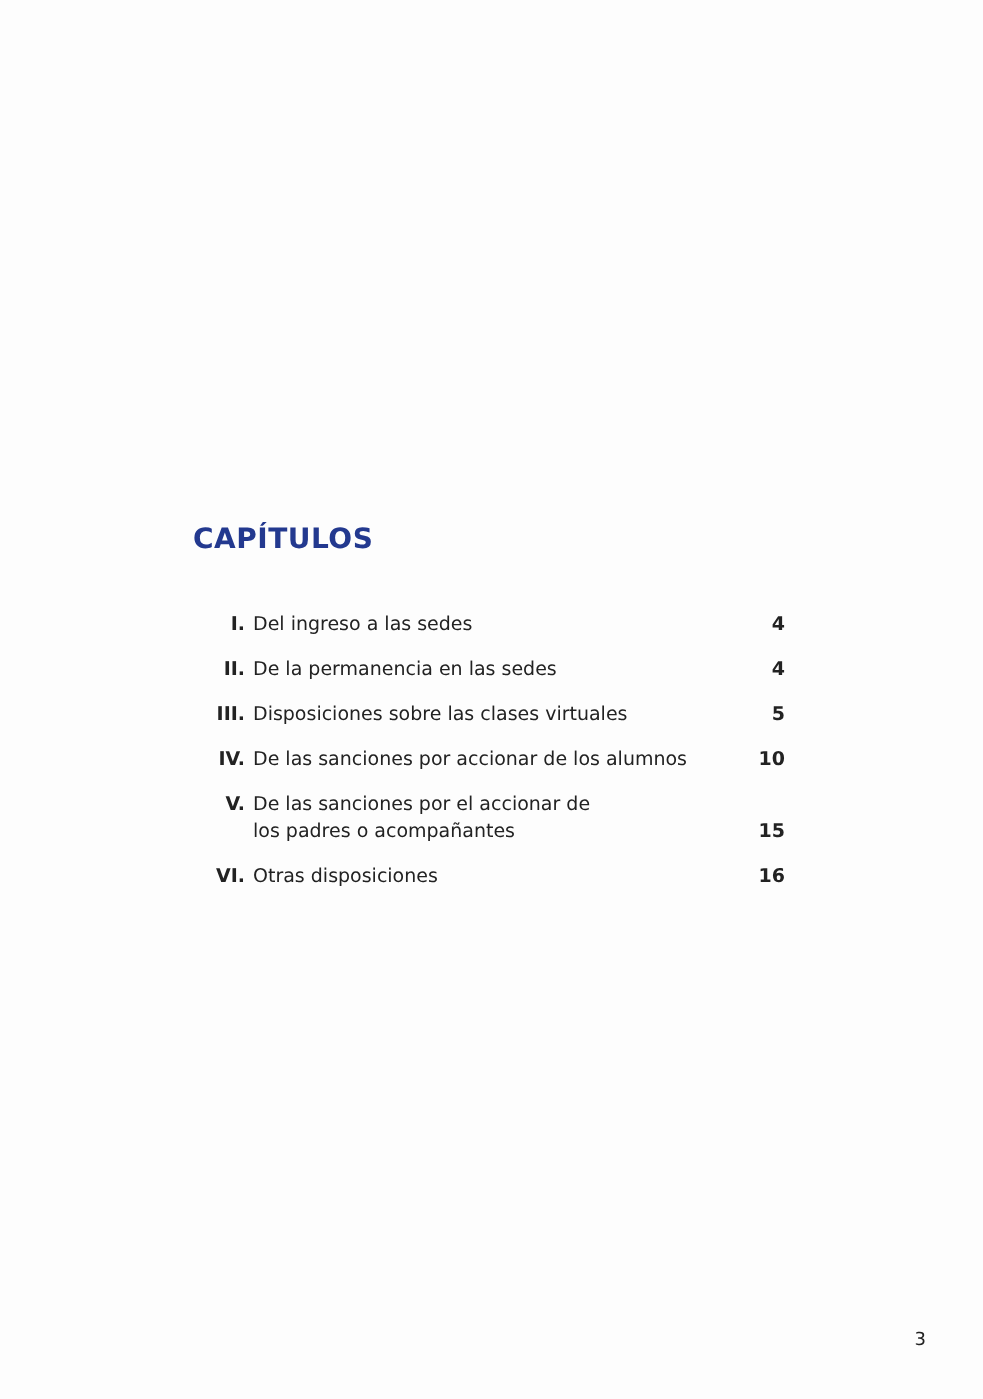CAPÍTULOS
| I. | Del ingreso a las sedes | 4 |
| II. | De la permanencia en las sedes | 4 |
| III. | Disposiciones sobre las clases virtuales | 5 |
| IV. | De las sanciones por accionar de los alumnos | 10 |
| V. | De las sanciones por el accionar de los padres o acompañantes | 15 |
| VI. | Otras disposiciones | 16 |
3